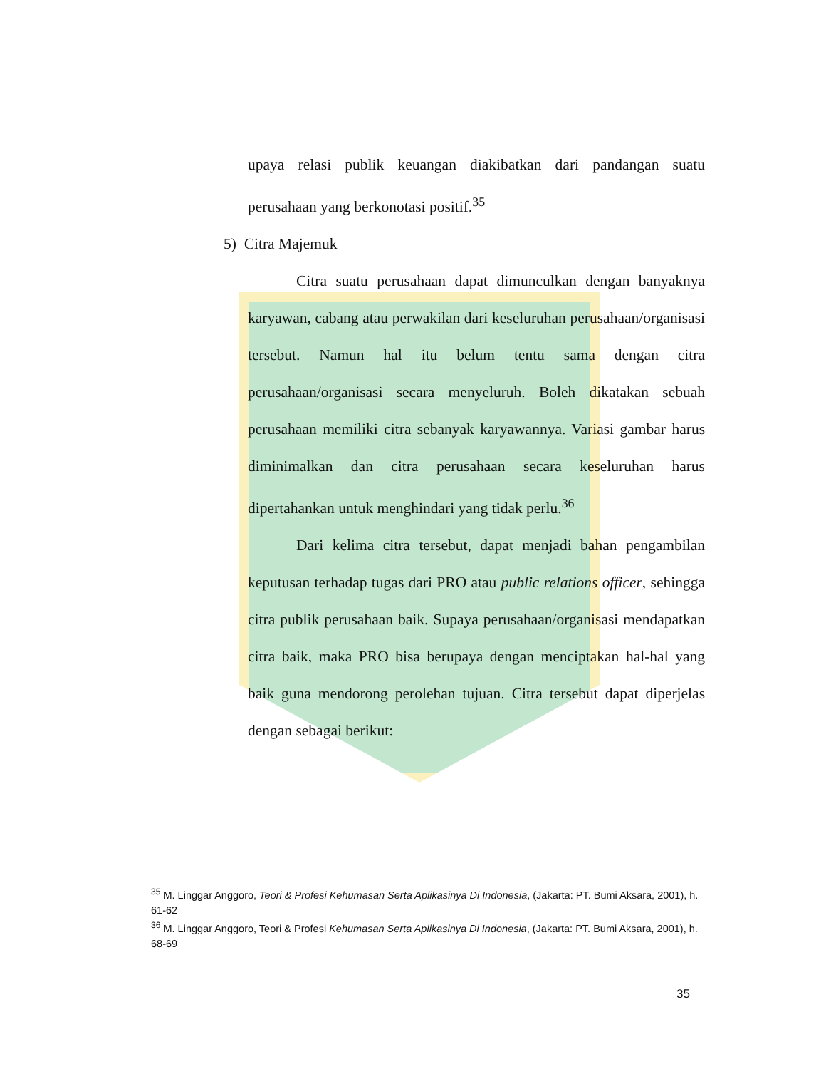upaya relasi publik keuangan diakibatkan dari pandangan suatu perusahaan yang berkonotasi positif.<sup>35</sup>
5) Citra Majemuk
Citra suatu perusahaan dapat dimunculkan dengan banyaknya karyawan, cabang atau perwakilan dari keseluruhan perusahaan/organisasi tersebut. Namun hal itu belum tentu sama dengan citra perusahaan/organisasi secara menyeluruh. Boleh dikatakan sebuah perusahaan memiliki citra sebanyak karyawannya. Variasi gambar harus diminimalkan dan citra perusahaan secara keseluruhan harus dipertahankan untuk menghindari yang tidak perlu.<sup>36</sup>
Dari kelima citra tersebut, dapat menjadi bahan pengambilan keputusan terhadap tugas dari PRO atau public relations officer, sehingga citra publik perusahaan baik. Supaya perusahaan/organisasi mendapatkan citra baik, maka PRO bisa berupaya dengan menciptakan hal-hal yang baik guna mendorong perolehan tujuan. Citra tersebut dapat diperjelas dengan sebagai berikut:
<sup>35</sup> M. Linggar Anggoro, Teori & Profesi Kehumasan Serta Aplikasinya Di Indonesia, (Jakarta: PT. Bumi Aksara, 2001), h. 61-62
<sup>36</sup> M. Linggar Anggoro, Teori & Profesi Kehumasan Serta Aplikasinya Di Indonesia, (Jakarta: PT. Bumi Aksara, 2001), h. 68-69
35